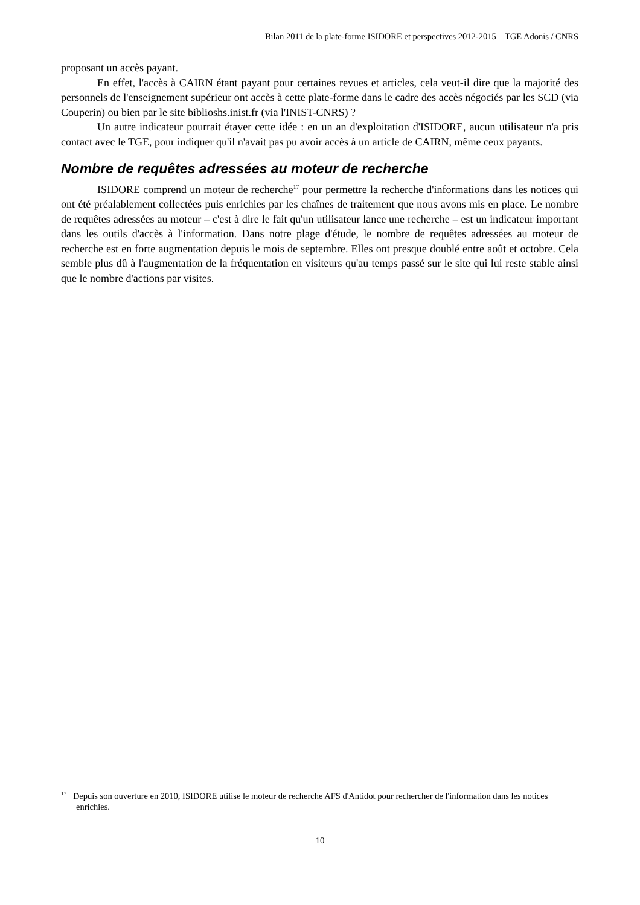Bilan 2011 de la plate-forme ISIDORE et perspectives 2012-2015 – TGE Adonis / CNRS
proposant un accès payant.
En effet, l'accès à CAIRN étant payant pour certaines revues et articles, cela veut-il dire que la majorité des personnels de l'enseignement supérieur ont accès à cette plate-forme dans le cadre des accès négociés par les SCD (via Couperin) ou bien par le site biblioshs.inist.fr (via l'INIST-CNRS) ?
Un autre indicateur pourrait étayer cette idée : en un an d'exploitation d'ISIDORE, aucun utilisateur n'a pris contact avec le TGE, pour indiquer qu'il n'avait pas pu avoir accès à un article de CAIRN, même ceux payants.
Nombre de requêtes adressées au moteur de recherche
ISIDORE comprend un moteur de recherche<sup>17</sup> pour permettre la recherche d'informations dans les notices qui ont été préalablement collectées puis enrichies par les chaînes de traitement que nous avons mis en place. Le nombre de requêtes adressées au moteur – c'est à dire le fait qu'un utilisateur lance une recherche – est un indicateur important dans les outils d'accès à l'information. Dans notre plage d'étude, le nombre de requêtes adressées au moteur de recherche est en forte augmentation depuis le mois de septembre. Elles ont presque doublé entre août et octobre. Cela semble plus dû à l'augmentation de la fréquentation en visiteurs qu'au temps passé sur le site qui lui reste stable ainsi que le nombre d'actions par visites.
<sup>17</sup> Depuis son ouverture en 2010, ISIDORE utilise le moteur de recherche AFS d'Antidot pour rechercher de l'information dans les notices enrichies.
10